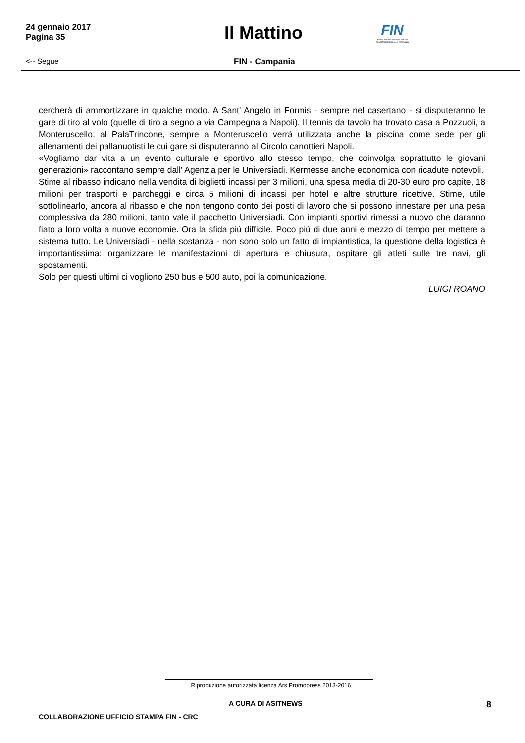24 gennaio 2017
Pagina 35
Il Mattino
FIN
FEDERAZIONE ITALIANA NUOTO COMITATO REGIONALE CAMPANIA
<-- Segue FIN - Campania
cercherà di ammortizzare in qualche modo. A Sant' Angelo in Formis - sempre nel casertano - si disputeranno le gare di tiro al volo (quelle di tiro a segno a via Campegna a Napoli). Il tennis da tavolo ha trovato casa a Pozzuoli, a Monteruscello, al PalaTrincone, sempre a Monteruscello verrà utilizzata anche la piscina come sede per gli allenamenti dei pallanuotisti le cui gare si disputeranno al Circolo canottieri Napoli.
«Vogliamo dar vita a un evento culturale e sportivo allo stesso tempo, che coinvolga soprattutto le giovani generazioni» raccontano sempre dall' Agenzia per le Universiadi. Kermesse anche economica con ricadute notevoli.
Stime al ribasso indicano nella vendita di biglietti incassi per 3 milioni, una spesa media di 20-30 euro pro capite, 18 milioni per trasporti e parcheggi e circa 5 milioni di incassi per hotel e altre strutture ricettive. Stime, utile sottolinearlo, ancora al ribasso e che non tengono conto dei posti di lavoro che si possono innestare per una pesa complessiva da 280 milioni, tanto vale il pacchetto Universiadi. Con impianti sportivi rimessi a nuovo che daranno fiato a loro volta a nuove economie. Ora la sfida più difficile. Poco più di due anni e mezzo di tempo per mettere a sistema tutto. Le Universiadi - nella sostanza - non sono solo un fatto di impiantistica, la questione della logistica è importantissima: organizzare le manifestazioni di apertura e chiusura, ospitare gli atleti sulle tre navi, gli spostamenti.
Solo per questi ultimi ci vogliono 250 bus e 500 auto, poi la comunicazione.
LUIGI ROANO
Riproduzione autorizzata licenza Ars Promopress 2013-2016
A CURA DI ASITNEWS
8
COLLABORAZIONE UFFICIO STAMPA FIN - CRC